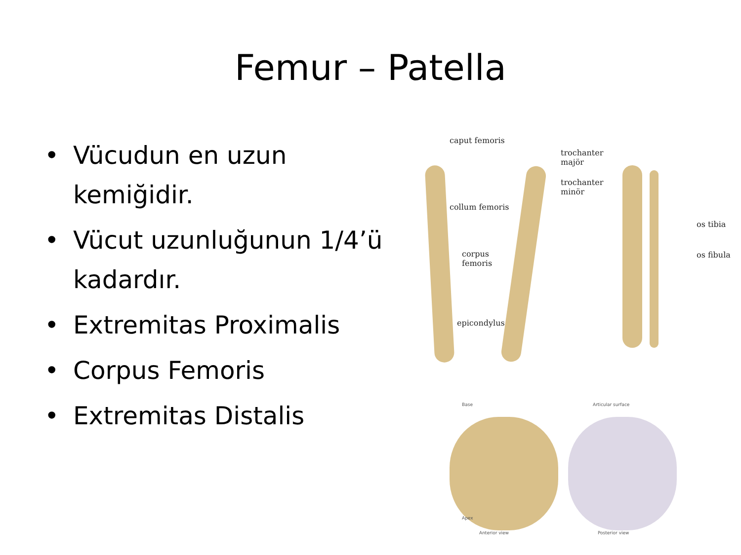Femur – Patella
• Vücudun en uzun kemiğidir.
• Vücut uzunluğunun 1/4’ü kadardır.
• Extremitas Proximalis
• Corpus Femoris
• Extremitas Distalis
caput femoris
trochanter
majör
trochanter
minör
collum femoris
corpus
femoris
epicondylus
os tibia
os fibula
Base Articular surface
Apex
Anterior view Posterior view